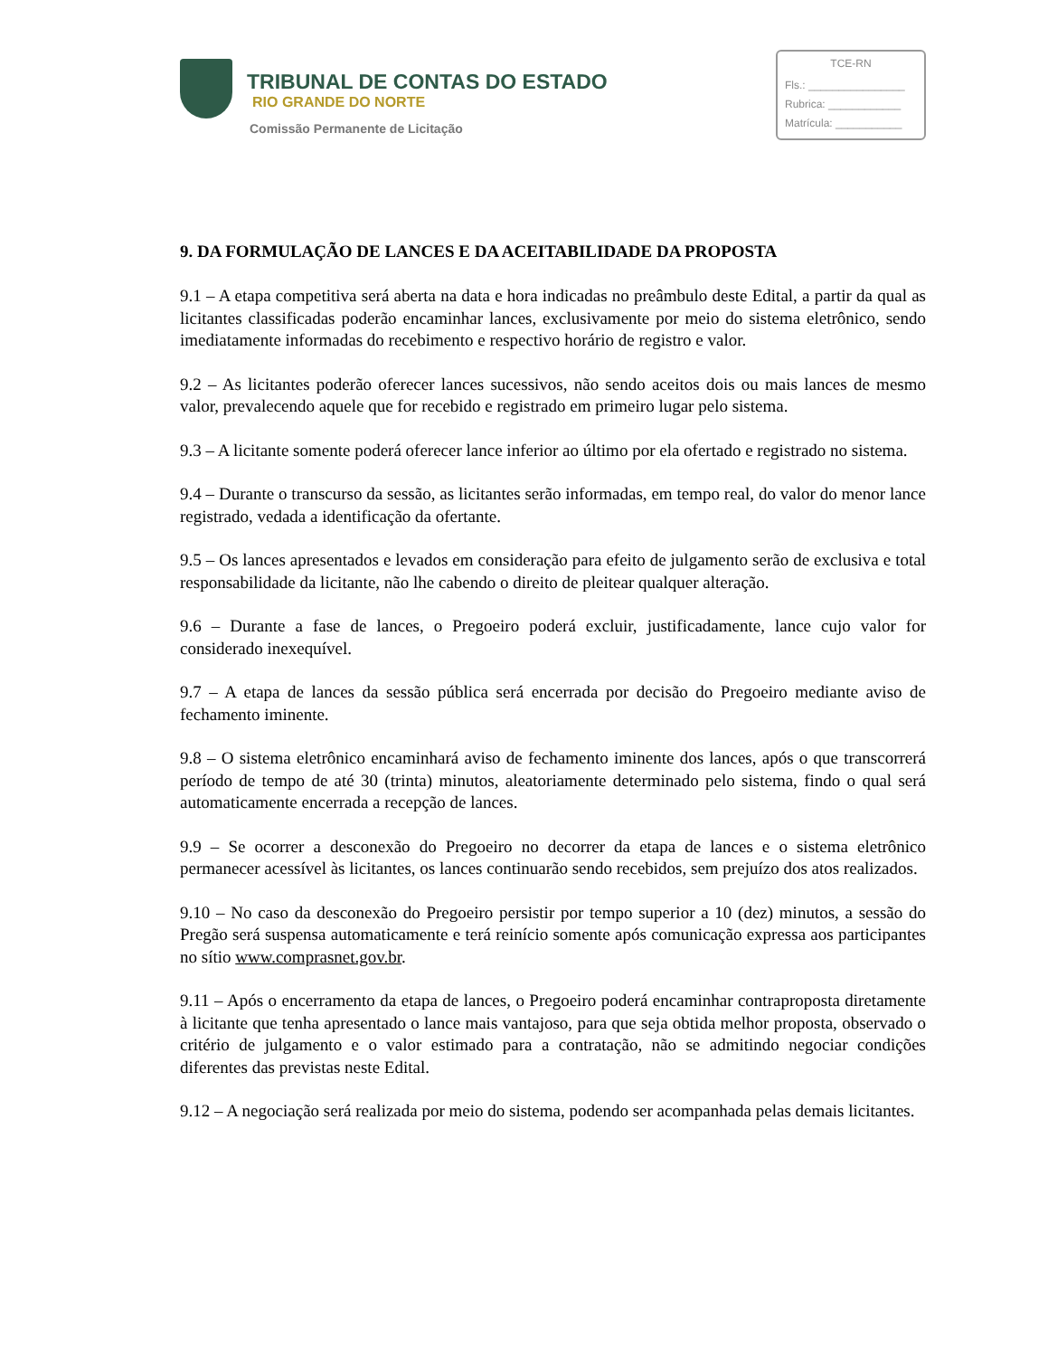TRIBUNAL DE CONTAS DO ESTADO
RIO GRANDE DO NORTE
Comissão Permanente de Licitação
TCE-RN
Fls.: ________________
Rubrica: ____________
Matrícula: ___________
9. DA FORMULAÇÃO DE LANCES E DA ACEITABILIDADE DA PROPOSTA
9.1 – A etapa competitiva será aberta na data e hora indicadas no preâmbulo deste Edital, a partir da qual as licitantes classificadas poderão encaminhar lances, exclusivamente por meio do sistema eletrônico, sendo imediatamente informadas do recebimento e respectivo horário de registro e valor.
9.2 – As licitantes poderão oferecer lances sucessivos, não sendo aceitos dois ou mais lances de mesmo valor, prevalecendo aquele que for recebido e registrado em primeiro lugar pelo sistema.
9.3 – A licitante somente poderá oferecer lance inferior ao último por ela ofertado e registrado no sistema.
9.4 – Durante o transcurso da sessão, as licitantes serão informadas, em tempo real, do valor do menor lance registrado, vedada a identificação da ofertante.
9.5 – Os lances apresentados e levados em consideração para efeito de julgamento serão de exclusiva e total responsabilidade da licitante, não lhe cabendo o direito de pleitear qualquer alteração.
9.6 – Durante a fase de lances, o Pregoeiro poderá excluir, justificadamente, lance cujo valor for considerado inexequível.
9.7 – A etapa de lances da sessão pública será encerrada por decisão do Pregoeiro mediante aviso de fechamento iminente.
9.8 – O sistema eletrônico encaminhará aviso de fechamento iminente dos lances, após o que transcorrerá período de tempo de até 30 (trinta) minutos, aleatoriamente determinado pelo sistema, findo o qual será automaticamente encerrada a recepção de lances.
9.9 – Se ocorrer a desconexão do Pregoeiro no decorrer da etapa de lances e o sistema eletrônico permanecer acessível às licitantes, os lances continuarão sendo recebidos, sem prejuízo dos atos realizados.
9.10 – No caso da desconexão do Pregoeiro persistir por tempo superior a 10 (dez) minutos, a sessão do Pregão será suspensa automaticamente e terá reinício somente após comunicação expressa aos participantes no sítio www.comprasnet.gov.br.
9.11 – Após o encerramento da etapa de lances, o Pregoeiro poderá encaminhar contraproposta diretamente à licitante que tenha apresentado o lance mais vantajoso, para que seja obtida melhor proposta, observado o critério de julgamento e o valor estimado para a contratação, não se admitindo negociar condições diferentes das previstas neste Edital.
9.12 – A negociação será realizada por meio do sistema, podendo ser acompanhada pelas demais licitantes.